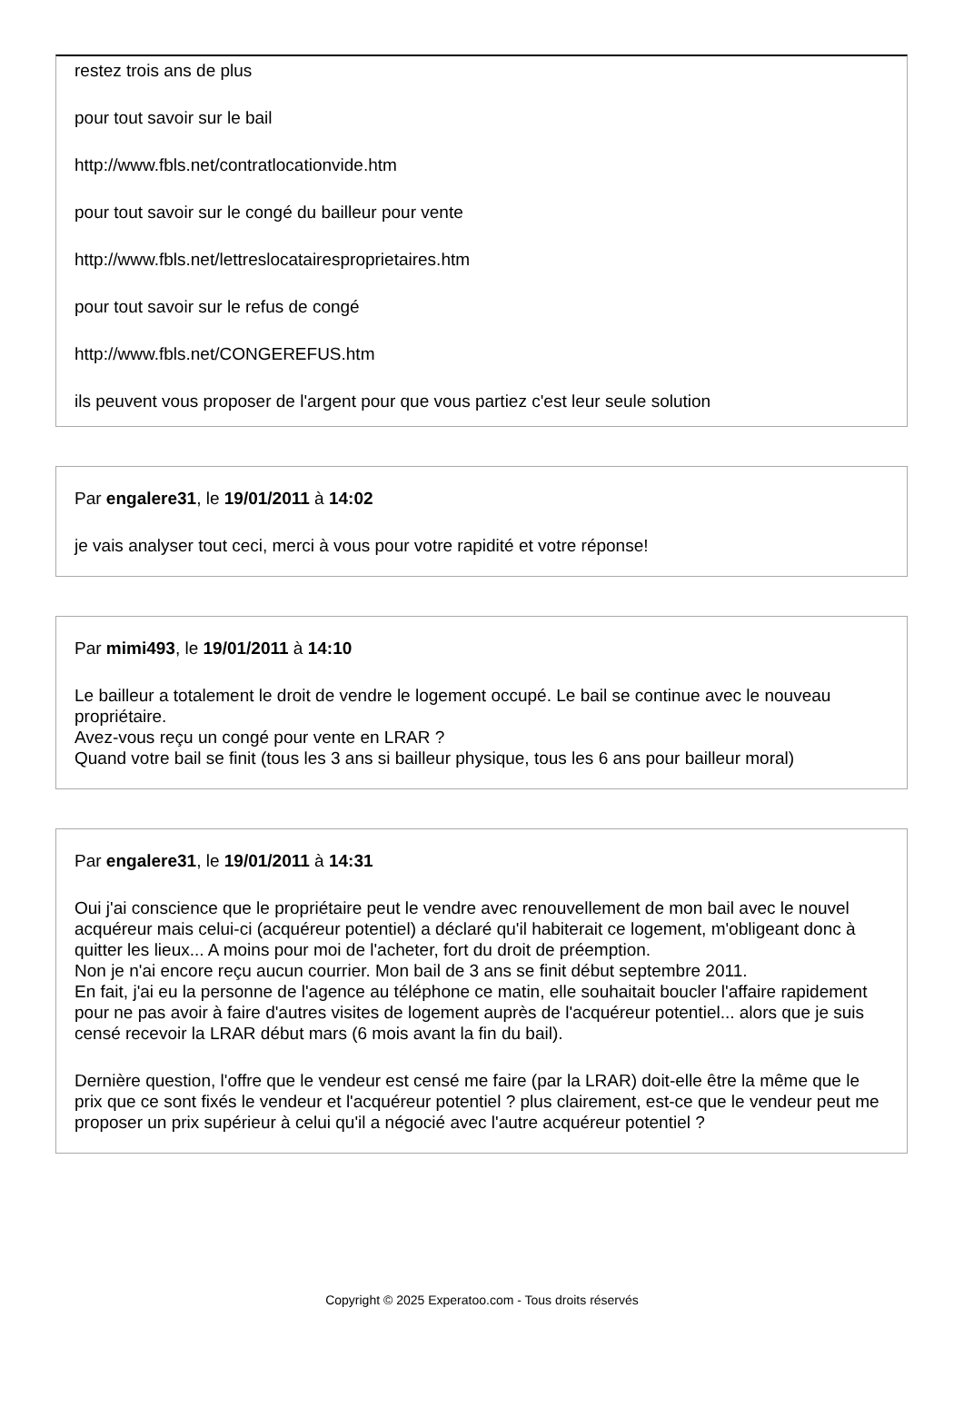restez trois ans de plus
pour tout savoir sur le bail
http://www.fbls.net/contratlocationvide.htm
pour tout savoir sur le congé du bailleur pour vente
http://www.fbls.net/lettreslocatairesproprietaires.htm
pour tout savoir sur le refus de congé
http://www.fbls.net/CONGEREFUS.htm
ils peuvent vous proposer de l'argent pour que vous partiez c'est leur seule solution
Par engalere31, le 19/01/2011 à 14:02
je vais analyser tout ceci, merci à vous pour votre rapidité et votre réponse!
Par mimi493, le 19/01/2011 à 14:10
Le bailleur a totalement le droit de vendre le logement occupé. Le bail se continue avec le nouveau propriétaire.
Avez-vous reçu un congé pour vente en LRAR ?
Quand votre bail se finit (tous les 3 ans si bailleur physique, tous les 6 ans pour bailleur moral)
Par engalere31, le 19/01/2011 à 14:31
Oui j'ai conscience que le propriétaire peut le vendre avec renouvellement de mon bail avec le nouvel acquéreur mais celui-ci (acquéreur potentiel) a déclaré qu'il habiterait ce logement, m'obligeant donc à quitter les lieux... A moins pour moi de l'acheter, fort du droit de préemption.
Non je n'ai encore reçu aucun courrier. Mon bail de 3 ans se finit début septembre 2011.
En fait, j'ai eu la personne de l'agence au téléphone ce matin, elle souhaitait boucler l'affaire rapidement pour ne pas avoir à faire d'autres visites de logement auprès de l'acquéreur potentiel... alors que je suis censé recevoir la LRAR début mars (6 mois avant la fin du bail).
Dernière question, l'offre que le vendeur est censé me faire (par la LRAR) doit-elle être la même que le prix que ce sont fixés le vendeur et l'acquéreur potentiel ? plus clairement, est-ce que le vendeur peut me proposer un prix supérieur à celui qu'il a négocié avec l'autre acquéreur potentiel ?
Copyright © 2025 Experatoo.com - Tous droits réservés